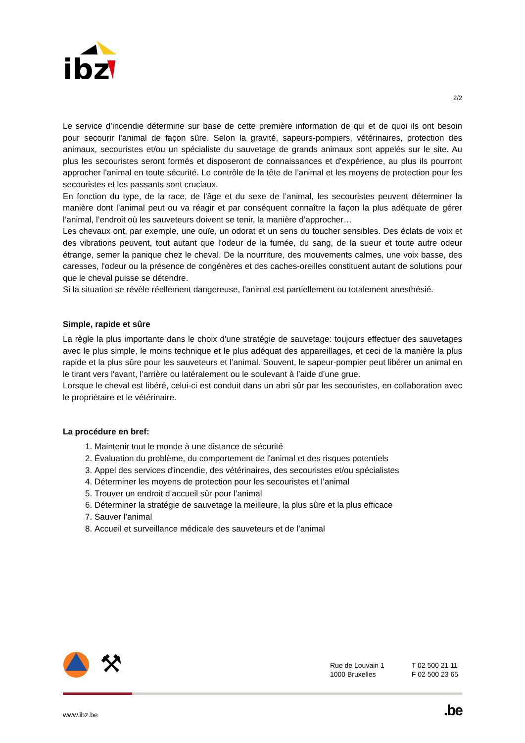ibz
2/2
Le service d’incendie détermine sur base de cette première information de qui et de quoi ils ont besoin pour secourir l'animal de façon sûre. Selon la gravité, sapeurs-pompiers, vétérinaires, protection des animaux, secouristes et/ou un spécialiste du sauvetage de grands animaux sont appelés sur le site. Au plus les secouristes seront formés et disposeront de connaissances et d'expérience, au plus ils pourront approcher l'animal en toute sécurité. Le contrôle de la tête de l’animal et les moyens de protection pour les secouristes et les passants sont cruciaux.
En fonction du type, de la race, de l'âge et du sexe de l’animal, les secouristes peuvent déterminer la manière dont l’animal peut ou va réagir et par conséquent connaître la façon la plus adéquate de gérer l’animal, l’endroit où les sauveteurs doivent se tenir, la manière d’approcher…
Les chevaux ont, par exemple, une ouïe, un odorat et un sens du toucher sensibles. Des éclats de voix et des vibrations peuvent, tout autant que l'odeur de la fumée, du sang, de la sueur et toute autre odeur étrange, semer la panique chez le cheval. De la nourriture, des mouvements calmes, une voix basse, des caresses, l'odeur ou la présence de congénères et des caches-oreilles constituent autant de solutions pour que le cheval puisse se détendre.
Si la situation se révèle réellement dangereuse, l'animal est partiellement ou totalement anesthésié.
Simple, rapide et sûre
La règle la plus importante dans le choix d'une stratégie de sauvetage: toujours effectuer des sauvetages avec le plus simple, le moins technique et le plus adéquat des appareillages, et ceci de la manière la plus rapide et la plus sûre pour les sauveteurs et l’animal. Souvent, le sapeur-pompier peut libérer un animal en le tirant vers l'avant, l’arrière ou latéralement ou le soulevant à l’aide d’une grue.
Lorsque le cheval est libéré, celui-ci est conduit dans un abri sûr par les secouristes, en collaboration avec le propriétaire et le vétérinaire.
La procédure en bref:
1. Maintenir tout le monde à une distance de sécurité
2. Évaluation du problème, du comportement de l'animal et des risques potentiels
3. Appel des services d'incendie, des vétérinaires, des secouristes et/ou spécialistes
4. Déterminer les moyens de protection pour les secouristes et l’animal
5. Trouver un endroit d’accueil sûr pour l’animal
6. Déterminer la stratégie de sauvetage la meilleure, la plus sûre et la plus efficace
7. Sauver l’animal
8. Accueil et surveillance médicale des sauveteurs et de l’animal
⚒
Rue de Louvain 1
1000 Bruxelles
T 02 500 21 11
F 02 500 23 65
www.ibz.be.be